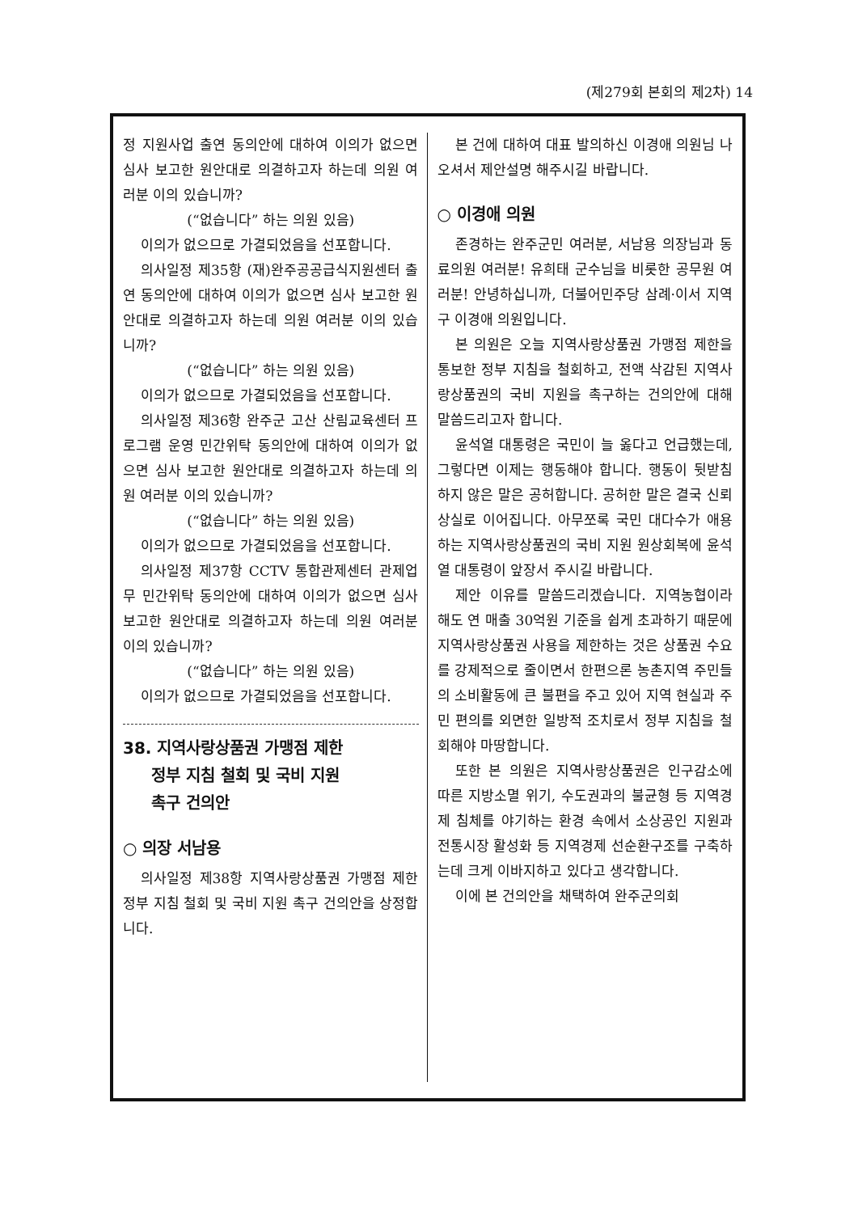(제279회 본회의 제2차) 14
정 지원사업 출연 동의안에 대하여 이의가 없으면 심사 보고한 원안대로 의결하고자 하는데 의원 여러분 이의 있습니까?
(“없습니다” 하는 의원 있음)
이의가 없으므로 가결되었음을 선포합니다.
의사일정 제35항 (재)완주공공급식지원센터 출연 동의안에 대하여 이의가 없으면 심사 보고한 원안대로 의결하고자 하는데 의원 여러분 이의 있습니까?
(“없습니다” 하는 의원 있음)
이의가 없으므로 가결되었음을 선포합니다.
의사일정 제36항 완주군 고산 산림교육센터 프로그램 운영 민간위탁 동의안에 대하여 이의가 없으면 심사 보고한 원안대로 의결하고자 하는데 의원 여러분 이의 있습니까?
(“없습니다” 하는 의원 있음)
이의가 없으므로 가결되었음을 선포합니다.
의사일정 제37항 CCTV 통합관제센터 관제업무 민간위탁 동의안에 대하여 이의가 없으면 심사 보고한 원안대로 의결하고자 하는데 의원 여러분 이의 있습니까?
(“없습니다” 하는 의원 있음)
이의가 없으므로 가결되었음을 선포합니다.
38. 지역사랑상품권 가맹점 제한
정부 지침 철회 및 국비 지원
촉구 건의안
○ 의장 서남용
의사일정 제38항 지역사랑상품권 가맹점 제한 정부 지침 철회 및 국비 지원 촉구 건의안을 상정합니다.
본 건에 대하여 대표 발의하신 이경애 의원님 나오셔서 제안설명 해주시길 바랍니다.
○ 이경애 의원
존경하는 완주군민 여러분, 서남용 의장님과 동료의원 여러분! 유희태 군수님을 비롯한 공무원 여러분! 안녕하십니까, 더불어민주당 삼례·이서 지역구 이경애 의원입니다.
본 의원은 오늘 지역사랑상품권 가맹점 제한을 통보한 정부 지침을 철회하고, 전액 삭감된 지역사랑상품권의 국비 지원을 촉구하는 건의안에 대해 말씀드리고자 합니다.
윤석열 대통령은 국민이 늘 옳다고 언급했는데, 그렇다면 이제는 행동해야 합니다. 행동이 뒷받침하지 않은 말은 공허합니다. 공허한 말은 결국 신뢰 상실로 이어집니다. 아무쪼록 국민 대다수가 애용하는 지역사랑상품권의 국비 지원 원상회복에 윤석열 대통령이 앞장서 주시길 바랍니다.
제안 이유를 말씀드리겠습니다. 지역농협이라 해도 연 매출 30억원 기준을 쉽게 초과하기 때문에 지역사랑상품권 사용을 제한하는 것은 상품권 수요를 강제적으로 줄이면서 한편으론 농촌지역 주민들의 소비활동에 큰 불편을 주고 있어 지역 현실과 주민 편의를 외면한 일방적 조치로서 정부 지침을 철회해야 마땅합니다.
또한 본 의원은 지역사랑상품권은 인구감소에 따른 지방소멸 위기, 수도권과의 불균형 등 지역경제 침체를 야기하는 환경 속에서 소상공인 지원과 전통시장 활성화 등 지역경제 선순환구조를 구축하는데 크게 이바지하고 있다고 생각합니다.
이에 본 건의안을 채택하여 완주군의회